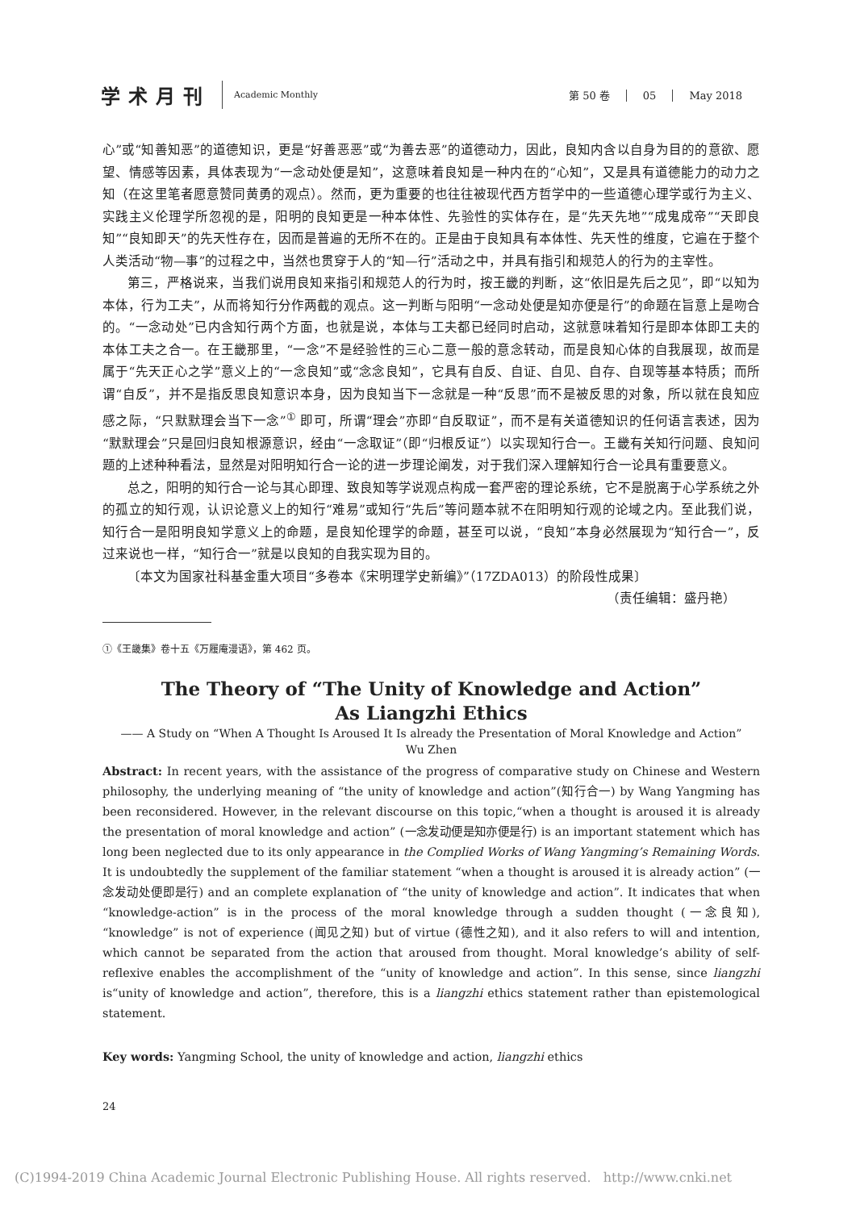学术月刊
Academic Monthly
第 50 卷 05 May 2018
心”或“知善知恶”的道德知识，更是“好善恶恶”或“为善去恶”的道德动力，因此，良知内含以自身为目的的意欲、愿望、情感等因素，具体表现为“一念动处便是知”，这意味着良知是一种内在的“心知”，又是具有道德能力的动力之知（在这里笔者愿意赞同黄勇的观点）。然而，更为重要的也往往被现代西方哲学中的一些道德心理学或行为主义、实践主义伦理学所忽视的是，阳明的良知更是一种本体性、先验性的实体存在，是“先天先地”“成鬼成帝”“天即良知”“良知即天”的先天性存在，因而是普遍的无所不在的。正是由于良知具有本体性、先天性的维度，它遍在于整个人类活动“物—事”的过程之中，当然也贯穿于人的“知—行”活动之中，并具有指引和规范人的行为的主宰性。
第三，严格说来，当我们说用良知来指引和规范人的行为时，按王畿的判断，这“依旧是先后之见”，即“以知为本体，行为工夫”，从而将知行分作两截的观点。这一判断与阳明“一念动处便是知亦便是行”的命题在旨意上是吻合的。“一念动处”已内含知行两个方面，也就是说，本体与工夫都已经同时启动，这就意味着知行是即本体即工夫的本体工夫之合一。在王畿那里，“一念”不是经验性的三心二意一般的意念转动，而是良知心体的自我展现，故而是属于“先天正心之学”意义上的“一念良知”或“念念良知”，它具有自反、自证、自见、自存、自现等基本特质；而所谓“自反”，并不是指反思良知意识本身，因为良知当下一念就是一种“反思”而不是被反思的对象，所以就在良知应感之际，“只默默理会当下一念”<sup>①</sup> 即可，所谓“理会”亦即“自反取证”，而不是有关道德知识的任何语言表述，因为“默默理会”只是回归良知根源意识，经由“一念取证”（即“归根反证”）以实现知行合一。王畿有关知行问题、良知问题的上述种种看法，显然是对阳明知行合一论的进一步理论阐发，对于我们深入理解知行合一论具有重要意义。
总之，阳明的知行合一论与其心即理、致良知等学说观点构成一套严密的理论系统，它不是脱离于心学系统之外的孤立的知行观，认识论意义上的知行“难易”或知行“先后”等问题本就不在阳明知行观的论域之内。至此我们说，知行合一是阳明良知学意义上的命题，是良知伦理学的命题，甚至可以说，“良知”本身必然展现为“知行合一”，反过来说也一样，“知行合一”就是以良知的自我实现为目的。
〔本文为国家社科基金重大项目“多卷本《宋明理学史新编》”（17ZDA013）的阶段性成果〕
（责任编辑：盛丹艳）
①《王畿集》卷十五《万履庵漫语》，第 462 页。
The Theory of “The Unity of Knowledge and Action”
As Liangzhi Ethics
—— A Study on “When A Thought Is Aroused It Is already the Presentation of Moral Knowledge and Action”
Wu Zhen
Abstract: In recent years, with the assistance of the progress of comparative study on Chinese and Western philosophy, the underlying meaning of “the unity of knowledge and action”(知行合一) by Wang Yangming has been reconsidered. However, in the relevant discourse on this topic,“when a thought is aroused it is already the presentation of moral knowledge and action” (一念发动便是知亦便是行) is an important statement which has long been neglected due to its only appearance in the Complied Works of Wang Yangming’s Remaining Words. It is undoubtedly the supplement of the familiar statement “when a thought is aroused it is already action” (一念发动处便即是行) and an complete explanation of “the unity of knowledge and action”. It indicates that when “knowledge-action” is in the process of the moral knowledge through a sudden thought (一念良知), “knowledge” is not of experience (闻见之知) but of virtue (德性之知), and it also refers to will and intention, which cannot be separated from the action that aroused from thought. Moral knowledge’s ability of self-reflexive enables the accomplishment of the “unity of knowledge and action”. In this sense, since liangzhi is“unity of knowledge and action”, therefore, this is a liangzhi ethics statement rather than epistemological statement.
Key words: Yangming School, the unity of knowledge and action, liangzhi ethics
24
(C)1994-2019 China Academic Journal Electronic Publishing House. All rights reserved. http://www.cnki.net